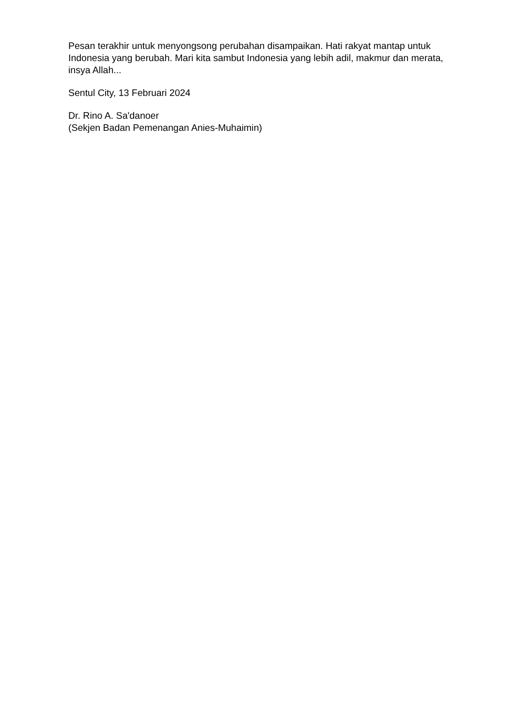Pesan terakhir untuk menyongsong perubahan disampaikan. Hati rakyat mantap untuk Indonesia yang berubah. Mari kita sambut Indonesia yang lebih adil, makmur dan merata, insya Allah...
Sentul City, 13 Februari 2024
Dr. Rino A. Sa'danoer
(Sekjen Badan Pemenangan Anies-Muhaimin)